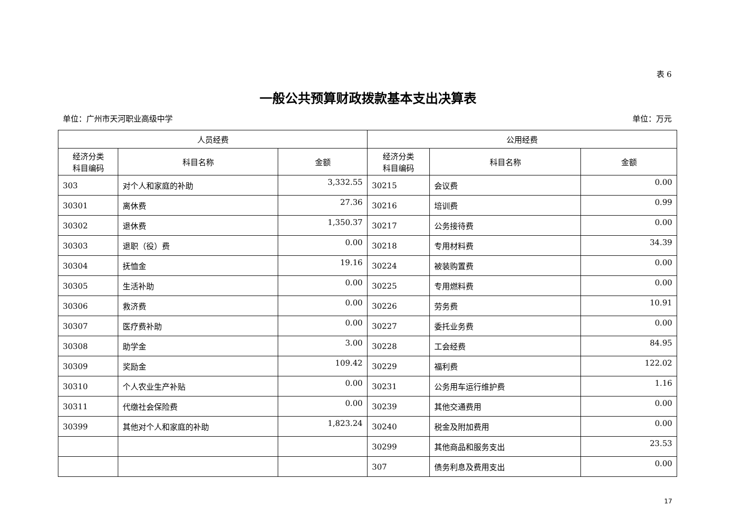表 6
一般公共预算财政拨款基本支出决算表
单位：广州市天河职业高级中学 单位：万元
| 人员经费 | | | 公用经费 | | |
| --- | --- | --- | --- | --- | --- |
| 经济分类 科目编码 | 科目名称 | 金额 | 经济分类 科目编码 | 科目名称 | 金额 |
| 303 | 对个人和家庭的补助 | 3,332.55 | 30215 | 会议费 | 0.00 |
| 30301 | 离休费 | 27.36 | 30216 | 培训费 | 0.99 |
| 30302 | 退休费 | 1,350.37 | 30217 | 公务接待费 | 0.00 |
| 30303 | 退职（役）费 | 0.00 | 30218 | 专用材料费 | 34.39 |
| 30304 | 抚恤金 | 19.16 | 30224 | 被装购置费 | 0.00 |
| 30305 | 生活补助 | 0.00 | 30225 | 专用燃料费 | 0.00 |
| 30306 | 救济费 | 0.00 | 30226 | 劳务费 | 10.91 |
| 30307 | 医疗费补助 | 0.00 | 30227 | 委托业务费 | 0.00 |
| 30308 | 助学金 | 3.00 | 30228 | 工会经费 | 84.95 |
| 30309 | 奖励金 | 109.42 | 30229 | 福利费 | 122.02 |
| 30310 | 个人农业生产补贴 | 0.00 | 30231 | 公务用车运行维护费 | 1.16 |
| 30311 | 代缴社会保险费 | 0.00 | 30239 | 其他交通费用 | 0.00 |
| 30399 | 其他对个人和家庭的补助 | 1,823.24 | 30240 | 税金及附加费用 | 0.00 |
| | | | 30299 | 其他商品和服务支出 | 23.53 |
| | | | 307 | 债务利息及费用支出 | 0.00 |
17